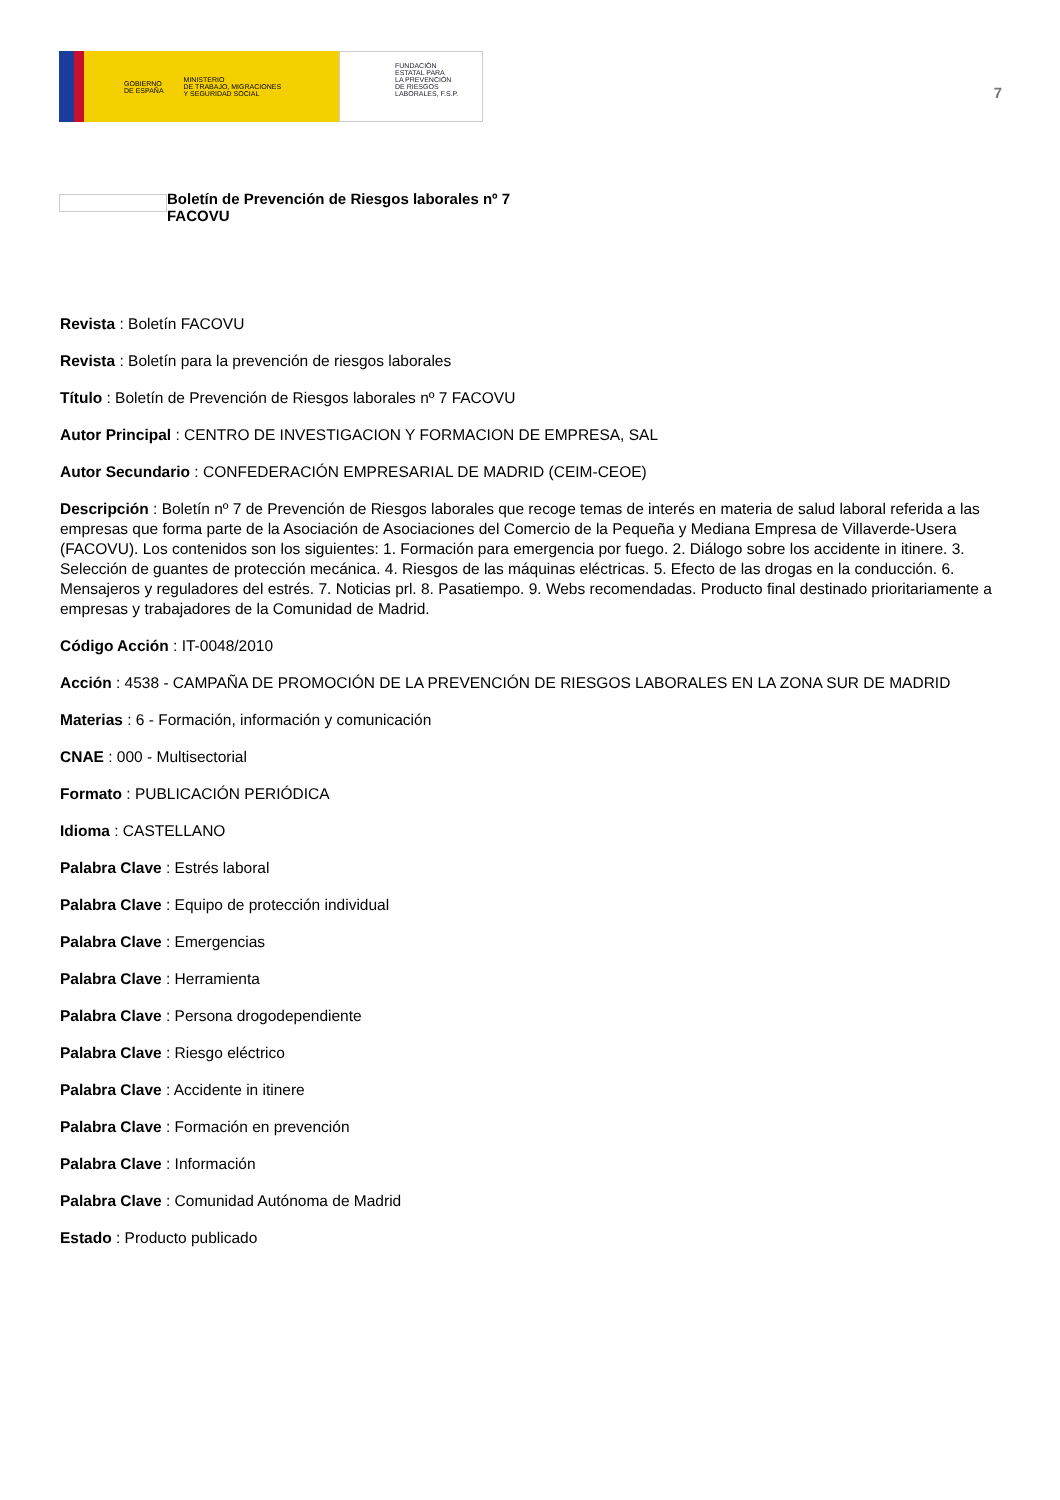GOBIERNO
DE ESPAÑA MINISTERIO
DE TRABAJO, MIGRACIONES
Y SEGURIDAD SOCIAL
FUNDACIÓN
ESTATAL PARA
LA PREVENCIÓN
DE RIESGOS
LABORALES, F.S.P.
7
Boletín de Prevención de Riesgos laborales nº 7
FACOVU
Revista : Boletín FACOVU
Revista : Boletín para la prevención de riesgos laborales
Título : Boletín de Prevención de Riesgos laborales nº 7 FACOVU
Autor Principal : CENTRO DE INVESTIGACION Y FORMACION DE EMPRESA, SAL
Autor Secundario : CONFEDERACIÓN EMPRESARIAL DE MADRID (CEIM-CEOE)
Descripción : Boletín nº 7 de Prevención de Riesgos laborales que recoge temas de interés en materia de salud laboral referida a las empresas que forma parte de la Asociación de Asociaciones del Comercio de la Pequeña y Mediana Empresa de Villaverde-Usera (FACOVU). Los contenidos son los siguientes: 1. Formación para emergencia por fuego. 2. Diálogo sobre los accidente in itinere. 3. Selección de guantes de protección mecánica. 4. Riesgos de las máquinas eléctricas. 5. Efecto de las drogas en la conducción. 6. Mensajeros y reguladores del estrés. 7. Noticias prl. 8. Pasatiempo. 9. Webs recomendadas. Producto final destinado prioritariamente a empresas y trabajadores de la Comunidad de Madrid.
Código Acción : IT-0048/2010
Acción : 4538 - CAMPAÑA DE PROMOCIÓN DE LA PREVENCIÓN DE RIESGOS LABORALES EN LA ZONA SUR DE MADRID
Materias : 6 - Formación, información y comunicación
CNAE : 000 - Multisectorial
Formato : PUBLICACIÓN PERIÓDICA
Idioma : CASTELLANO
Palabra Clave : Estrés laboral
Palabra Clave : Equipo de protección individual
Palabra Clave : Emergencias
Palabra Clave : Herramienta
Palabra Clave : Persona drogodependiente
Palabra Clave : Riesgo eléctrico
Palabra Clave : Accidente in itinere
Palabra Clave : Formación en prevención
Palabra Clave : Información
Palabra Clave : Comunidad Autónoma de Madrid
Estado : Producto publicado